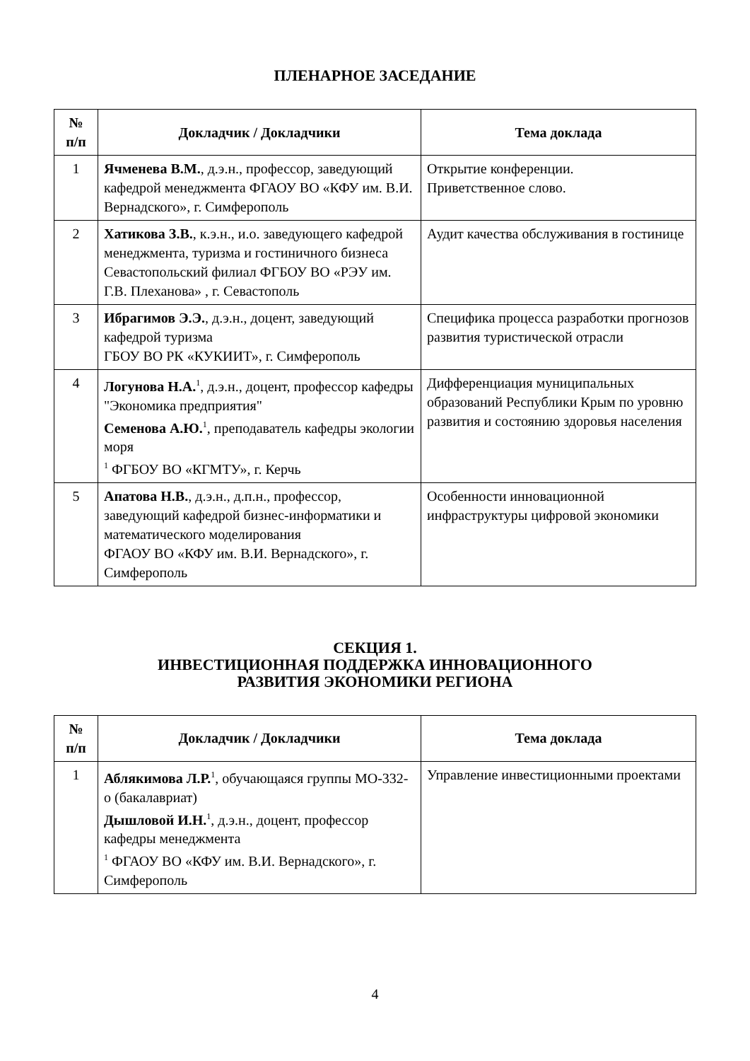ПЛЕНАРНОЕ ЗАСЕДАНИЕ
| № п/п | Докладчик / Докладчики | Тема доклада |
| --- | --- | --- |
| 1 | Ячменева В.М. , д.э.н., профессор, заведующий кафедрой менеджмента ФГАОУ ВО «КФУ им. В.И. Вернадского», г. Симферополь | Открытие конференции. Приветственное слово. |
| 2 | Хатикова З.В. , к.э.н., и.о. заведующего кафедрой менеджмента, туризма и гостиничного бизнеса Севастопольский филиал ФГБОУ ВО «РЭУ им. Г.В. Плеханова» , г. Севастополь | Аудит качества обслуживания в гостинице |
| 3 | Ибрагимов Э.Э. , д.э.н., доцент, заведующий кафедрой туризма ГБОУ ВО РК «КУКИИТ», г. Симферополь | Специфика процесса разработки прогнозов развития туристической отрасли |
| 4 | Логунова Н.А.<sup>1</sup>, д.э.н., доцент, профессор кафедры "Экономика предприятия" Семенова А.Ю.<sup>1</sup>, преподаватель кафедры экологии моря <sup>1</sup> ФГБОУ ВО «КГМТУ», г. Керчь | Дифференциация муниципальных образований Республики Крым по уровню развития и состоянию здоровья населения |
| 5 | Апатова Н.В. , д.э.н., д.п.н., профессор, заведующий кафедрой бизнес-информатики и математического моделирования ФГАОУ ВО «КФУ им. В.И. Вернадского», г. Симферополь | Особенности инновационной инфраструктуры цифровой экономики |
СЕКЦИЯ 1.
ИНВЕСТИЦИОННАЯ ПОДДЕРЖКА ИННОВАЦИОННОГО
РАЗВИТИЯ ЭКОНОМИКИ РЕГИОНА
| № п/п | Докладчик / Докладчики | Тема доклада |
| --- | --- | --- |
| 1 | Аблякимова Л.Р.<sup>1</sup>, обучающаяся группы МО-332-о (бакалавриат) Дышловой И.Н.<sup>1</sup>, д.э.н., доцент, профессор кафедры менеджмента <sup>1</sup> ФГАОУ ВО «КФУ им. В.И. Вернадского», г. Симферополь | Управление инвестиционными проектами |
4